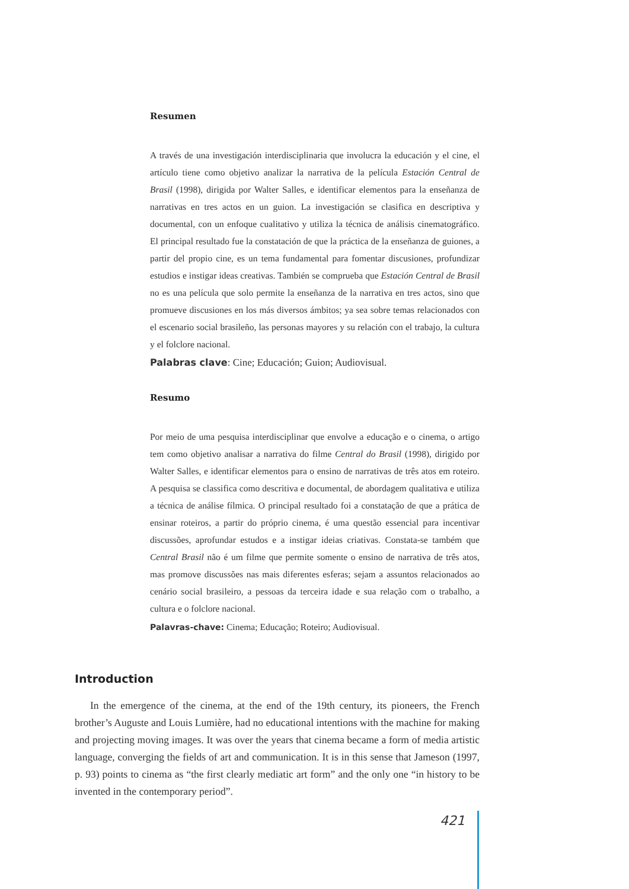Resumen
A través de una investigación interdisciplinaria que involucra la educación y el cine, el artículo tiene como objetivo analizar la narrativa de la película Estación Central de Brasil (1998), dirigida por Walter Salles, e identificar elementos para la enseñanza de narrativas en tres actos en un guion. La investigación se clasifica en descriptiva y documental, con un enfoque cualitativo y utiliza la técnica de análisis cinematográfico. El principal resultado fue la constatación de que la práctica de la enseñanza de guiones, a partir del propio cine, es un tema fundamental para fomentar discusiones, profundizar estudios e instigar ideas creativas. También se comprueba que Estación Central de Brasil no es una película que solo permite la enseñanza de la narrativa en tres actos, sino que promueve discusiones en los más diversos ámbitos; ya sea sobre temas relacionados con el escenario social brasileño, las personas mayores y su relación con el trabajo, la cultura y el folclore nacional.
Palabras clave: Cine; Educación; Guion; Audiovisual.
Resumo
Por meio de uma pesquisa interdisciplinar que envolve a educação e o cinema, o artigo tem como objetivo analisar a narrativa do filme Central do Brasil (1998), dirigido por Walter Salles, e identificar elementos para o ensino de narrativas de três atos em roteiro. A pesquisa se classifica como descritiva e documental, de abordagem qualitativa e utiliza a técnica de análise fílmica. O principal resultado foi a constatação de que a prática de ensinar roteiros, a partir do próprio cinema, é uma questão essencial para incentivar discussões, aprofundar estudos e a instigar ideias criativas. Constata-se também que Central Brasil não é um filme que permite somente o ensino de narrativa de três atos, mas promove discussões nas mais diferentes esferas; sejam a assuntos relacionados ao cenário social brasileiro, a pessoas da terceira idade e sua relação com o trabalho, a cultura e o folclore nacional.
Palavras-chave: Cinema; Educação; Roteiro; Audiovisual.
Introduction
In the emergence of the cinema, at the end of the 19th century, its pioneers, the French brother’s Auguste and Louis Lumière, had no educational intentions with the machine for making and projecting moving images. It was over the years that cinema became a form of media artistic language, converging the fields of art and communication. It is in this sense that Jameson (1997, p. 93) points to cinema as “the first clearly mediatic art form” and the only one “in history to be invented in the contemporary period”.
421